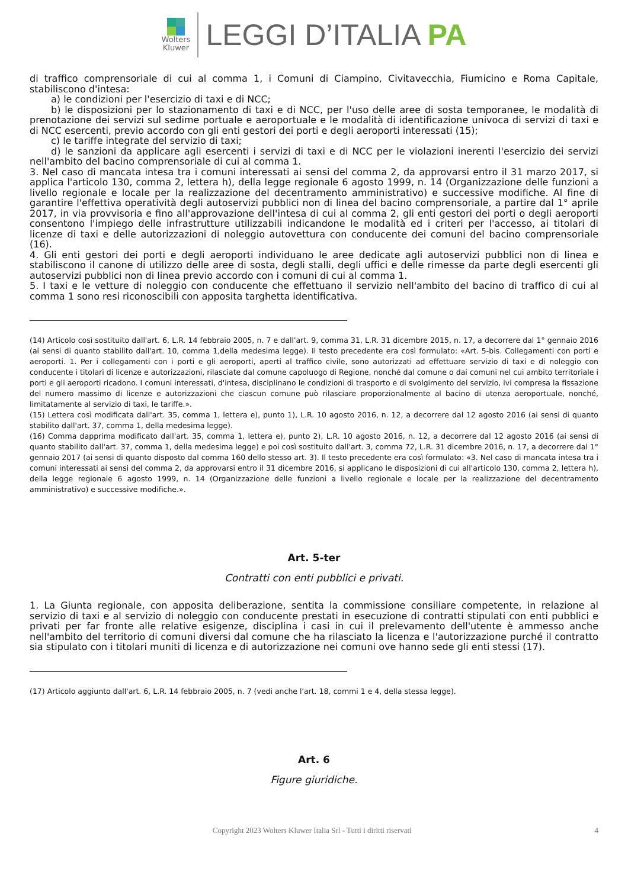Wolters
Kluwer
LEGGI D’ITALIA PA
di traffico comprensoriale di cui al comma 1, i Comuni di Ciampino, Civitavecchia, Fiumicino e Roma Capitale, stabiliscono d'intesa:
a) le condizioni per l'esercizio di taxi e di NCC;
b) le disposizioni per lo stazionamento di taxi e di NCC, per l'uso delle aree di sosta temporanee, le modalità di prenotazione dei servizi sul sedime portuale e aeroportuale e le modalità di identificazione univoca di servizi di taxi e di NCC esercenti, previo accordo con gli enti gestori dei porti e degli aeroporti interessati (15);
c) le tariffe integrate del servizio di taxi;
d) le sanzioni da applicare agli esercenti i servizi di taxi e di NCC per le violazioni inerenti l'esercizio dei servizi nell'ambito del bacino comprensoriale di cui al comma 1.
3. Nel caso di mancata intesa tra i comuni interessati ai sensi del comma 2, da approvarsi entro il 31 marzo 2017, si applica l'articolo 130, comma 2, lettera h), della legge regionale 6 agosto 1999, n. 14 (Organizzazione delle funzioni a livello regionale e locale per la realizzazione del decentramento amministrativo) e successive modifiche. Al fine di garantire l'effettiva operatività degli autoservizi pubblici non di linea del bacino comprensoriale, a partire dal 1° aprile 2017, in via provvisoria e fino all'approvazione dell'intesa di cui al comma 2, gli enti gestori dei porti o degli aeroporti consentono l'impiego delle infrastrutture utilizzabili indicandone le modalità ed i criteri per l'accesso, ai titolari di licenze di taxi e delle autorizzazioni di noleggio autovettura con conducente dei comuni del bacino comprensoriale (16).
4. Gli enti gestori dei porti e degli aeroporti individuano le aree dedicate agli autoservizi pubblici non di linea e stabiliscono il canone di utilizzo delle aree di sosta, degli stalli, degli uffici e delle rimesse da parte degli esercenti gli autoservizi pubblici non di linea previo accordo con i comuni di cui al comma 1.
5. I taxi e le vetture di noleggio con conducente che effettuano il servizio nell'ambito del bacino di traffico di cui al comma 1 sono resi riconoscibili con apposita targhetta identificativa.
(14) Articolo così sostituito dall'art. 6, L.R. 14 febbraio 2005, n. 7 e dall'art. 9, comma 31, L.R. 31 dicembre 2015, n. 17, a decorrere dal 1° gennaio 2016 (ai sensi di quanto stabilito dall'art. 10, comma 1,della medesima legge). Il testo precedente era così formulato: «Art. 5-bis. Collegamenti con porti e aeroporti. 1. Per i collegamenti con i porti e gli aeroporti, aperti al traffico civile, sono autorizzati ad effettuare servizio di taxi e di noleggio con conducente i titolari di licenze e autorizzazioni, rilasciate dal comune capoluogo di Regione, nonché dal comune o dai comuni nel cui ambito territoriale i porti e gli aeroporti ricadono. I comuni interessati, d'intesa, disciplinano le condizioni di trasporto e di svolgimento del servizio, ivi compresa la fissazione del numero massimo di licenze e autorizzazioni che ciascun comune può rilasciare proporzionalmente al bacino di utenza aeroportuale, nonché, limitatamente al servizio di taxi, le tariffe.».
(15) Lettera così modificata dall'art. 35, comma 1, lettera e), punto 1), L.R. 10 agosto 2016, n. 12, a decorrere dal 12 agosto 2016 (ai sensi di quanto stabilito dall'art. 37, comma 1, della medesima legge).
(16) Comma dapprima modificato dall'art. 35, comma 1, lettera e), punto 2), L.R. 10 agosto 2016, n. 12, a decorrere dal 12 agosto 2016 (ai sensi di quanto stabilito dall'art. 37, comma 1, della medesima legge) e poi così sostituito dall'art. 3, comma 72, L.R. 31 dicembre 2016, n. 17, a decorrere dal 1° gennaio 2017 (ai sensi di quanto disposto dal comma 160 dello stesso art. 3). Il testo precedente era così formulato: «3. Nel caso di mancata intesa tra i comuni interessati ai sensi del comma 2, da approvarsi entro il 31 dicembre 2016, si applicano le disposizioni di cui all'articolo 130, comma 2, lettera h), della legge regionale 6 agosto 1999, n. 14 (Organizzazione delle funzioni a livello regionale e locale per la realizzazione del decentramento amministrativo) e successive modifiche.».
Art. 5-ter
Contratti con enti pubblici e privati.
1. La Giunta regionale, con apposita deliberazione, sentita la commissione consiliare competente, in relazione al servizio di taxi e al servizio di noleggio con conducente prestati in esecuzione di contratti stipulati con enti pubblici e privati per far fronte alle relative esigenze, disciplina i casi in cui il prelevamento dell'utente è ammesso anche nell'ambito del territorio di comuni diversi dal comune che ha rilasciato la licenza e l'autorizzazione purché il contratto sia stipulato con i titolari muniti di licenza e di autorizzazione nei comuni ove hanno sede gli enti stessi (17).
(17) Articolo aggiunto dall'art. 6, L.R. 14 febbraio 2005, n. 7 (vedi anche l'art. 18, commi 1 e 4, della stessa legge).
Art. 6
Figure giuridiche.
Copyright 2023 Wolters Kluwer Italia Srl - Tutti i diritti riservati 4